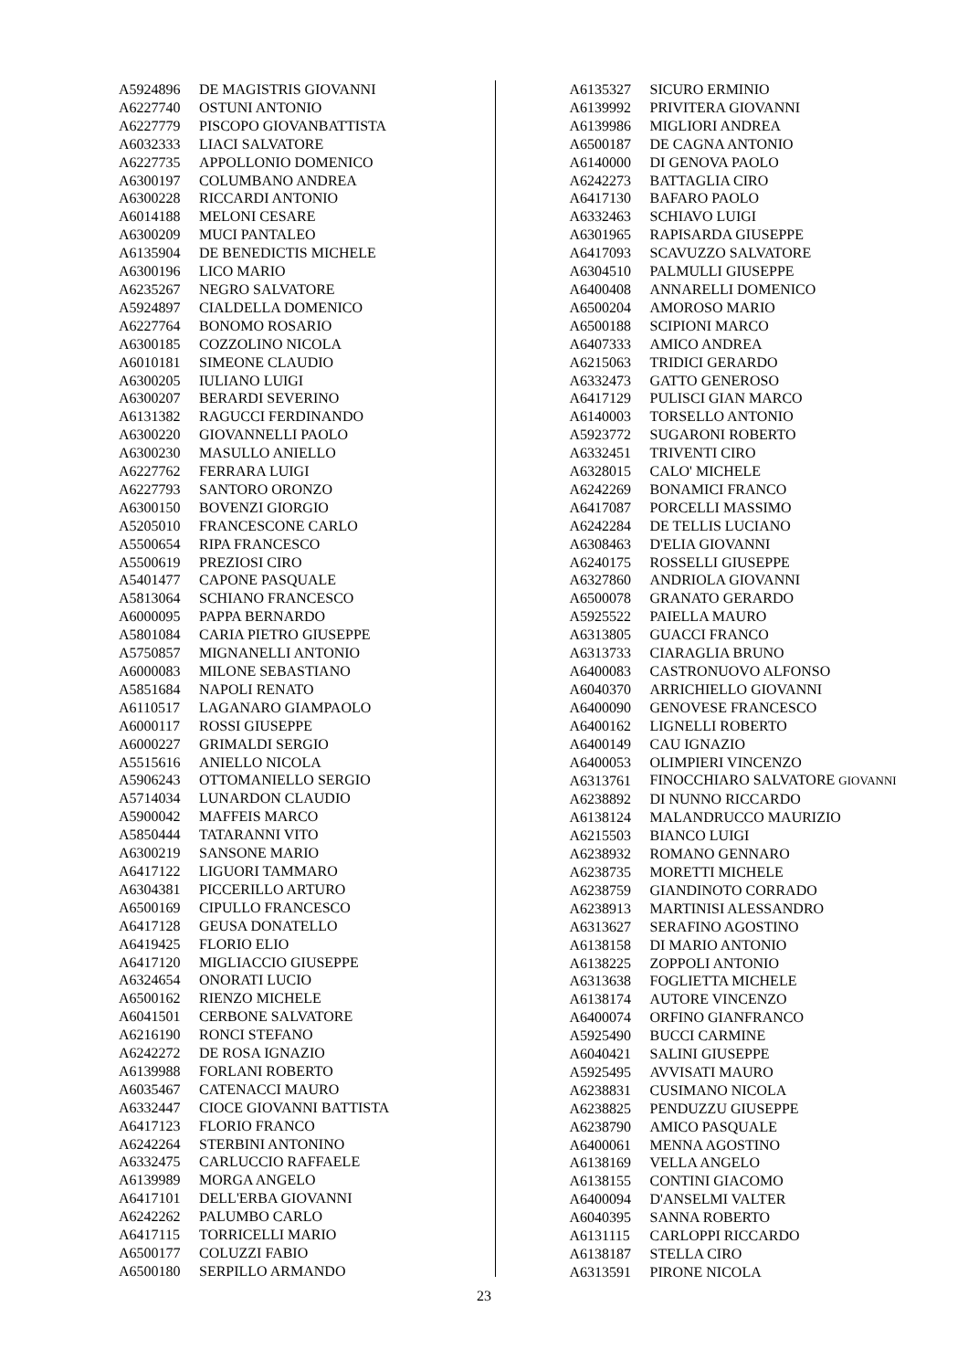| A5924896 | DE MAGISTRIS GIOVANNI |
| A6227740 | OSTUNI ANTONIO |
| A6227779 | PISCOPO GIOVANBATTISTA |
| A6032333 | LIACI SALVATORE |
| A6227735 | APPOLLONIO DOMENICO |
| A6300197 | COLUMBANO ANDREA |
| A6300228 | RICCARDI ANTONIO |
| A6014188 | MELONI CESARE |
| A6300209 | MUCI PANTALEO |
| A6135904 | DE BENEDICTIS MICHELE |
| A6300196 | LICO MARIO |
| A6235267 | NEGRO SALVATORE |
| A5924897 | CIALDELLA DOMENICO |
| A6227764 | BONOMO ROSARIO |
| A6300185 | COZZOLINO NICOLA |
| A6010181 | SIMEONE CLAUDIO |
| A6300205 | IULIANO LUIGI |
| A6300207 | BERARDI SEVERINO |
| A6131382 | RAGUCCI FERDINANDO |
| A6300220 | GIOVANNELLI PAOLO |
| A6300230 | MASULLO ANIELLO |
| A6227762 | FERRARA LUIGI |
| A6227793 | SANTORO ORONZO |
| A6300150 | BOVENZI GIORGIO |
| A5205010 | FRANCESCONE CARLO |
| A5500654 | RIPA FRANCESCO |
| A5500619 | PREZIOSI CIRO |
| A5401477 | CAPONE PASQUALE |
| A5813064 | SCHIANO FRANCESCO |
| A6000095 | PAPPA BERNARDO |
| A5801084 | CARIA PIETRO GIUSEPPE |
| A5750857 | MIGNANELLI ANTONIO |
| A6000083 | MILONE SEBASTIANO |
| A5851684 | NAPOLI RENATO |
| A6110517 | LAGANARO GIAMPAOLO |
| A6000117 | ROSSI GIUSEPPE |
| A6000227 | GRIMALDI SERGIO |
| A5515616 | ANIELLO NICOLA |
| A5906243 | OTTOMANIELLO SERGIO |
| A5714034 | LUNARDON CLAUDIO |
| A5900042 | MAFFEIS MARCO |
| A5850444 | TATARANNI VITO |
| A6300219 | SANSONE MARIO |
| A6417122 | LIGUORI TAMMARO |
| A6304381 | PICCERILLO ARTURO |
| A6500169 | CIPULLO FRANCESCO |
| A6417128 | GEUSA DONATELLO |
| A6419425 | FLORIO ELIO |
| A6417120 | MIGLIACCIO GIUSEPPE |
| A6324654 | ONORATI LUCIO |
| A6500162 | RIENZO MICHELE |
| A6041501 | CERBONE SALVATORE |
| A6216190 | RONCI STEFANO |
| A6242272 | DE ROSA IGNAZIO |
| A6139988 | FORLANI ROBERTO |
| A6035467 | CATENACCI MAURO |
| A6332447 | CIOCE GIOVANNI BATTISTA |
| A6417123 | FLORIO FRANCO |
| A6242264 | STERBINI ANTONINO |
| A6332475 | CARLUCCIO RAFFAELE |
| A6139989 | MORGA ANGELO |
| A6417101 | DELL'ERBA GIOVANNI |
| A6242262 | PALUMBO CARLO |
| A6417115 | TORRICELLI MARIO |
| A6500177 | COLUZZI FABIO |
| A6500180 | SERPILLO ARMANDO |
| A6135327 | SICURO ERMINIO |
| A6139992 | PRIVITERA GIOVANNI |
| A6139986 | MIGLIORI ANDREA |
| A6500187 | DE CAGNA ANTONIO |
| A6140000 | DI GENOVA PAOLO |
| A6242273 | BATTAGLIA CIRO |
| A6417130 | BAFARO PAOLO |
| A6332463 | SCHIAVO LUIGI |
| A6301965 | RAPISARDA GIUSEPPE |
| A6417093 | SCAVUZZO SALVATORE |
| A6304510 | PALMULLI GIUSEPPE |
| A6400408 | ANNARELLI DOMENICO |
| A6500204 | AMOROSO MARIO |
| A6500188 | SCIPIONI MARCO |
| A6407333 | AMICO ANDREA |
| A6215063 | TRIDICI GERARDO |
| A6332473 | GATTO GENEROSO |
| A6417129 | PULISCI GIAN MARCO |
| A6140003 | TORSELLO ANTONIO |
| A5923772 | SUGARONI ROBERTO |
| A6332451 | TRIVENTI CIRO |
| A6328015 | CALO' MICHELE |
| A6242269 | BONAMICI FRANCO |
| A6417087 | PORCELLI MASSIMO |
| A6242284 | DE TELLIS LUCIANO |
| A6308463 | D'ELIA GIOVANNI |
| A6240175 | ROSSELLI GIUSEPPE |
| A6327860 | ANDRIOLA GIOVANNI |
| A6500078 | GRANATO GERARDO |
| A5925522 | PAIELLA MAURO |
| A6313805 | GUACCI FRANCO |
| A6313733 | CIARAGLIA BRUNO |
| A6400083 | CASTRONUOVO ALFONSO |
| A6040370 | ARRICHIELLO GIOVANNI |
| A6400090 | GENOVESE FRANCESCO |
| A6400162 | LIGNELLI ROBERTO |
| A6400149 | CAU IGNAZIO |
| A6400053 | OLIMPIERI VINCENZO |
| A6313761 | FINOCCHIARO SALVATORE GIOVANNI |
| A6238892 | DI NUNNO RICCARDO |
| A6138124 | MALANDRUCCO MAURIZIO |
| A6215503 | BIANCO LUIGI |
| A6238932 | ROMANO GENNARO |
| A6238735 | MORETTI MICHELE |
| A6238759 | GIANDINOTO CORRADO |
| A6238913 | MARTINISI ALESSANDRO |
| A6313627 | SERAFINO AGOSTINO |
| A6138158 | DI MARIO ANTONIO |
| A6138225 | ZOPPOLI ANTONIO |
| A6313638 | FOGLIETTA MICHELE |
| A6138174 | AUTORE VINCENZO |
| A6400074 | ORFINO GIANFRANCO |
| A5925490 | BUCCI CARMINE |
| A6040421 | SALINI GIUSEPPE |
| A5925495 | AVVISATI MAURO |
| A6238831 | CUSIMANO NICOLA |
| A6238825 | PENDUZZU GIUSEPPE |
| A6238790 | AMICO PASQUALE |
| A6400061 | MENNA AGOSTINO |
| A6138169 | VELLA ANGELO |
| A6138155 | CONTINI GIACOMO |
| A6400094 | D'ANSELMI VALTER |
| A6040395 | SANNA ROBERTO |
| A6131115 | CARLOPPI RICCARDO |
| A6138187 | STELLA CIRO |
| A6313591 | PIRONE NICOLA |
23